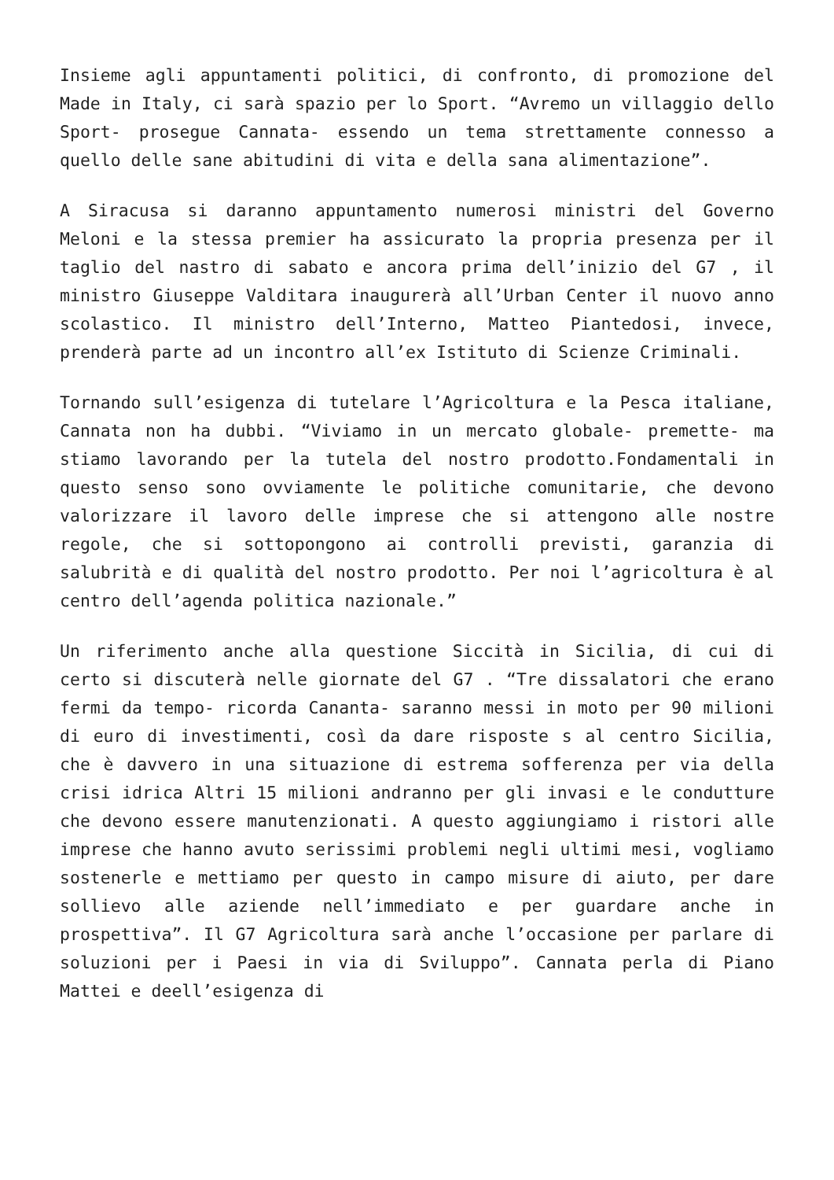Insieme agli appuntamenti politici, di confronto, di promozione del Made in Italy, ci sarà spazio per lo Sport. “Avremo un villaggio dello Sport- prosegue Cannata- essendo un tema strettamente connesso a quello delle sane abitudini di vita e della sana alimentazione”.
A Siracusa si daranno appuntamento numerosi ministri del Governo Meloni e la stessa premier ha assicurato la propria presenza per il taglio del nastro di sabato e ancora prima dell’inizio del G7 , il ministro Giuseppe Valditara inaugurerà all’Urban Center il nuovo anno scolastico. Il ministro dell’Interno, Matteo Piantedosi, invece, prenderà parte ad un incontro all’ex Istituto di Scienze Criminali.
Tornando sull’esigenza di tutelare l’Agricoltura e la Pesca italiane, Cannata non ha dubbi. “Viviamo in un mercato globale- premette- ma stiamo lavorando per la tutela del nostro prodotto.Fondamentali in questo senso sono ovviamente le politiche comunitarie, che devono valorizzare il lavoro delle imprese che si attengono alle nostre regole, che si sottopongono ai controlli previsti, garanzia di salubrità e di qualità del nostro prodotto. Per noi l’agricoltura è al centro dell’agenda politica nazionale.”
Un riferimento anche alla questione Siccità in Sicilia, di cui di certo si discuterà nelle giornate del G7 . “Tre dissalatori che erano fermi da tempo- ricorda Cananta- saranno messi in moto per 90 milioni di euro di investimenti, così da dare risposte s al centro Sicilia, che è davvero in una situazione di estrema sofferenza per via della crisi idrica Altri 15 milioni andranno per gli invasi e le condutture che devono essere manutenzionati. A questo aggiungiamo i ristori alle imprese che hanno avuto serissimi problemi negli ultimi mesi, vogliamo sostenerle e mettiamo per questo in campo misure di aiuto, per dare sollievo alle aziende nell’immediato e per guardare anche in prospettiva”. Il G7 Agricoltura sarà anche l’occasione per parlare di soluzioni per i Paesi in via di Sviluppo”. Cannata perla di Piano Mattei e deell’esigenza di